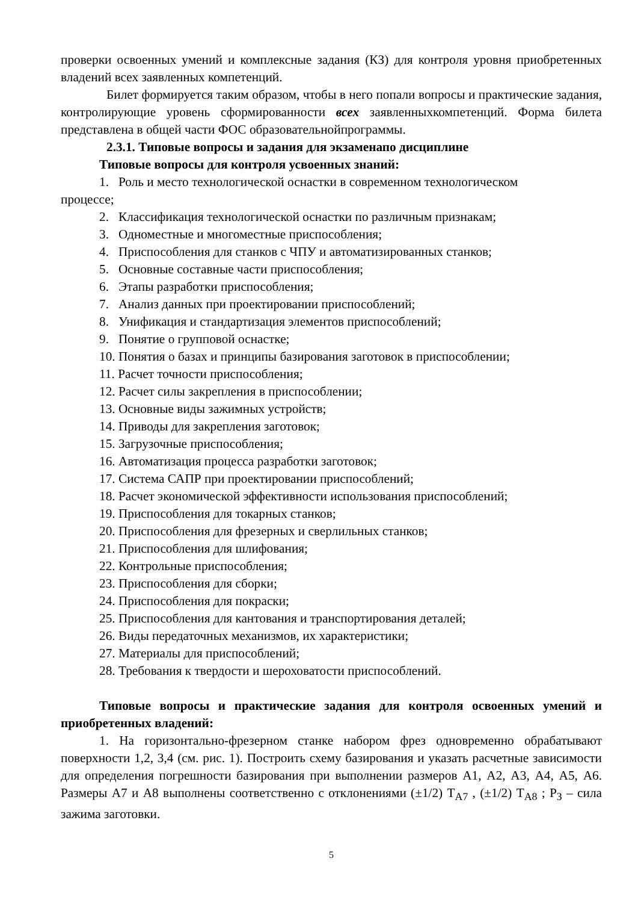проверки освоенных умений и комплексные задания (КЗ) для контроля уровня приобретенных владений всех заявленных компетенций.
Билет формируется таким образом, чтобы в него попали вопросы и практические задания, контролирующие уровень сформированности всех заявленныхкомпетенций. Форма билета представлена в общей части ФОС образовательнойпрограммы.
2.3.1. Типовые вопросы и задания для экзаменапо дисциплине
Типовые вопросы для контроля усвоенных знаний:
1. Роль и место технологической оснастки в современном технологическом
процессе;
2. Классификация технологической оснастки по различным признакам;
3. Одноместные и многоместные приспособления;
4. Приспособления для станков с ЧПУ и автоматизированных станков;
5. Основные составные части приспособления;
6. Этапы разработки приспособления;
7. Анализ данных при проектировании приспособлений;
8. Унификация и стандартизация элементов приспособлений;
9. Понятие о групповой оснастке;
10. Понятия о базах и принципы базирования заготовок в приспособлении;
11. Расчет точности приспособления;
12. Расчет силы закрепления в приспособлении;
13. Основные виды зажимных устройств;
14. Приводы для закрепления заготовок;
15. Загрузочные приспособления;
16. Автоматизация процесса разработки заготовок;
17. Система САПР при проектировании приспособлений;
18. Расчет экономической эффективности использования приспособлений;
19. Приспособления для токарных станков;
20. Приспособления для фрезерных и сверлильных станков;
21. Приспособления для шлифования;
22. Контрольные приспособления;
23. Приспособления для сборки;
24. Приспособления для покраски;
25. Приспособления для кантования и транспортирования деталей;
26. Виды передаточных механизмов, их характеристики;
27. Материалы для приспособлений;
28. Требования к твердости и шероховатости приспособлений.
Типовые вопросы и практические задания для контроля освоенных умений и приобретенных владений:
1. На горизонтально-фрезерном станке набором фрез одновременно обрабатывают поверхности 1,2, 3,4 (см. рис. 1). Построить схему базирования и указать расчетные зависимости для определения погрешности базирования при выполнении размеров А1, А2, А3, А4, А5, А6. Размеры А7 и А8 выполнены соответственно с отклонениями (±1/2) Т<sub>А7</sub> , (±1/2) Т<sub>А8</sub> ; Р<sub>З</sub> – сила зажима заготовки.
5